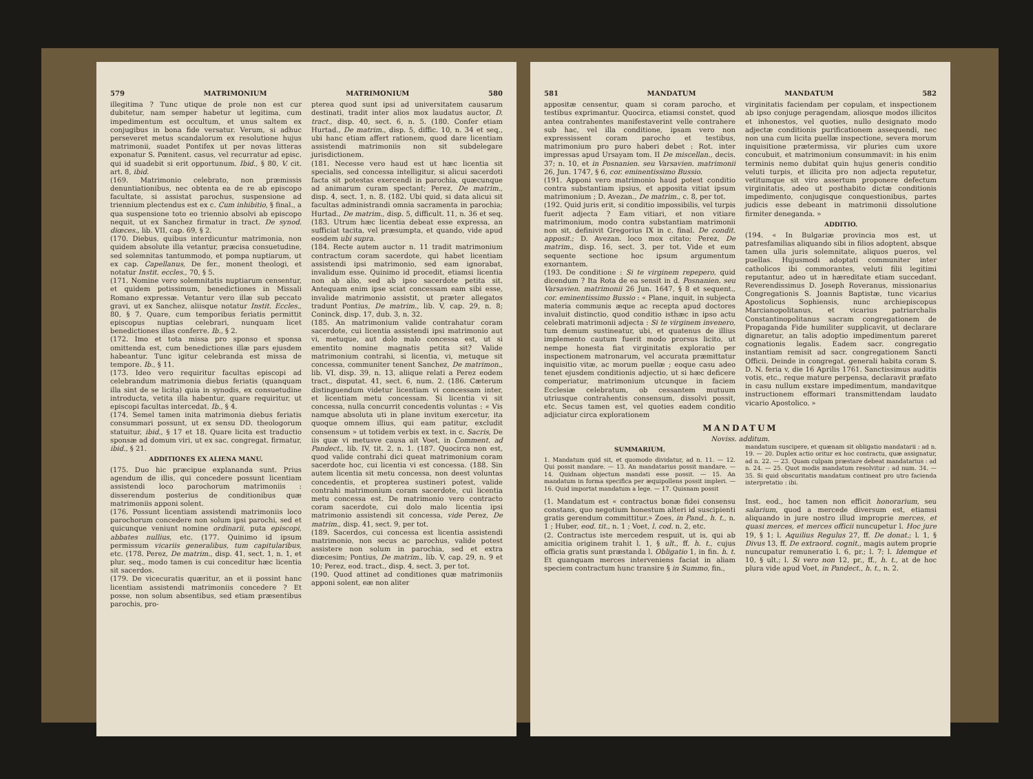579 MATRIMONIUM MATRIMONIUM 580
illegitima ? Tunc utique de prole non est cur dubitetur, nam semper habetur ut legitima, cum impedimentum est occultum, et unus saltem ex conjugibus in bona fide versatur. Verum, si adhuc perseveret metus scandalorum ex resolutione hujus matrimonii, suadet Pontifex ut per novas litteras exponatur S. Pœnitent. casus, vel recurratur ad episc. qui id suadebit si erit opportunum. Ibid., § 80, V. cit. art. 8, ibid.
(169. Matrimonio celebrato, non præmissis denuntiationibus, nec obtenta ea de re ab episcopo facultate, si assistat parochus, suspensione ad triennium plectendus est ex c. Cum inhibitio, § final., a qua suspensione toto eo triennio absolvi ab episcopo nequit, ut ex Sanchez firmatur in tract. De synod. diœces., lib. VII, cap. 69, § 2.
(170. Diebus, quibus interdicuntur matrimonia, non quidem absolute illa vetantur, præcisa consuetudine, sed solemnitas tantummodo, et pompa nuptiarum, ut ex cap. Capellanus, De fer., monent theologi, et notatur Instit. eccles., 70, § 5.
(171. Nomine vero solemnitatis nuptiarum censentur, et quidem potissimum, benedictiones in Missali Romano expressæ. Vetantur vero illæ sub peccato gravi, ut ex Sanchez, aliisque notatur Instit. Eccles., 80, § 7. Quare, cum temporibus feriatis permittit episcopus nuptias celebrari, nunquam licet benedictiones illas conferre. Ib., § 2.
(172. Imo et tota missa pro sponso et sponsa omittenda est, cum benedictiones illæ pars ejusdem habeantur. Tunc igitur celebranda est missa de tempore. Ib., § 11.
(173. Ideo vero requiritur facultas episcopi ad celebrandum matrimonia diebus feriatis (quanquam illa sint de se licita) quia in synodis, ex consuetudine introducta, vetita illa habentur, quare requiritur, ut episcopi facultas intercedat. Ib., § 4.
(174. Semel tamen inita matrimonia diebus feriatis consummari possunt, ut ex sensu DD. theologorum statuitur, ibid., § 17 et 18. Quare licita est traductio sponsæ ad domum viri, ut ex sac. congregat. firmatur, ibid., § 21.
ADDITIONES EX ALIENA MANU.
(175. Duo hic præcipue explananda sunt. Prius agendum de illis, qui concedere possunt licentiam assistendi loco parochorum matrimoniis : disserendum posterius de conditionibus quæ matrimoniis apponi solent.
(176. Possunt licentiam assistendi matrimoniis loco parochorum concedere non solum ipsi parochi, sed et quicunque veniunt nomine ordinarii, puta episcopi, abbates nullius, etc. (177. Quinimo id ipsum permissum vicariis generalibus, tum capitularibus, etc. (178. Perez, De matrim., disp. 41, sect. 1, n. 1, et plur. seq., modo tamen is cui conceditur hæc licentia sit sacerdos.
(179. De vicecuratis quæritur, an et ii possint hanc licentiam assistendi matrimoniis concedere ? Et posse, non solum absentibus, sed etiam præsentibus parochis, pro-
pterea quod sunt ipsi ad universitatem causarum destinati, tradit inter alios mox laudatus auctor, D. tract., disp. 40, sect. 6, n. 5. (180. Confer etiam Hurtad., De matrim., disp. 5, diffic. 10, n. 34 et seq., ubi hanc etiam affert rationem, quod dare licentiam assistendi matrimoniis non sit subdelegare jurisdictionem.
(181. Necesse vero haud est ut hæc licentia sit specialis, sed concessa intelligitur, si alicui sacerdoti facta sit potestas exercendi in parochia, quæcunque ad animarum curam spectant; Perez, De matrim., disp. 4, sect. 1, n. 8. (182. Ubi quid, si data alicui sit facultas administrandi omnia sacramenta in parochia; Hurtad., De matrim., disp. 5, difficult. 11, n. 36 et seq. (183. Utrum hæc licentia debeat esse expressa, an sufficiat tacita, vel præsumpta, et quando, vide apud eosdem ubi supra.
(184. Recte autem auctor n. 11 tradit matrimonium contractum coram sacerdote, qui habet licentiam assistendi ipsi matrimonio, sed eam ignorabat, invalidum esse. Quinimo id procedit, etiamsi licentia non ab alio, sed ab ipso sacerdote petita sit. Antequam enim ipse sciat concessam eam sibi esse, invalide matrimonio assistit, ut præter allegatos tradunt Pontius, De matrim., lib. V, cap. 29, n. 8; Coninck, disp. 17, dub. 3, n. 32.
(185. An matrimonium valide contrahatur coram sacerdote, cui licentia assistendi ipsi matrimonio aut vi, metuque, aut dolo malo concessa est, ut si ementito nomine magnatis petita sit? Valide matrimonium contrahi, si licentia, vi, metuque sit concessa, communiter tenent Sanchez, De matrimon., lib. VI, disp. 39, n. 13, aliique relati a Perez eodem tract., disputat. 41, sect. 6, num. 2. (186. Cæterum distinguendum videtur licentiam vi concessam inter, et licentiam metu concessam. Si licentia vi sit concessa, nulla concurrit concedentis voluntas : « Vis namque absoluta uti in plane invitum exercetur, ita quoque omnem illius, qui eam patitur, excludit consensum » ut totidem verbis ex text. in c. Sacris, De iis quæ vi metusve causa ait Voet, in Comment. ad Pandect., lib. IV, tit. 2, n. 1. (187. Quocirca non est, quod valide contrahi dici queat matrimonium coram sacerdote hoc, cui licentia vi est concessa. (188. Sin autem licentia sit metu concessa, non deest voluntas concedentis, et propterea sustineri potest, valide contrahi matrimonium coram sacerdote, cui licentia metu concessa est. De matrimonio vero contracto coram sacerdote, cui dolo malo licentia ipsi matrimonio assistendi sit concessa, vide Perez, De matrim., disp. 41, sect. 9, per tot.
(189. Sacerdos, cui concessa est licentia assistendi matrimonio, non secus ac parochus, valide potest assistere non solum in parochia, sed et extra diœcesim; Pontius, De matrim., lib. V, cap. 29, n. 9 et 10; Perez, eod. tract., disp. 4, sect. 3, per tot.
(190. Quod attinet ad conditiones quæ matrimoniis apponi solent, eæ non aliter
581 MANDATUM MANDATUM 582
appositæ censentur, quam si coram parocho, et testibus exprimantur. Quocirca, etiamsi constet, quod antea contrahentes manifestaverint velle contrahere sub hac, vel illa conditione, ipsam vero non expressissent coram parocho et testibus, matrimonium pro puro haberi debet : Rot. inter impressas apud Ursayam tom. II De miscellan., decis. 37; n. 10, et in Posnanien. seu Varsavien. matrimonii 26, Jun. 1747, § 6, cor. eminentissimo Bussio.
(191. Apponi vero matrimonio haud potest conditio contra substantiam ipsius, et apposita vitiat ipsum matrimonium ; D. Avezan., De matrim., c. 8, per tot.
(192. Quid juris erit, si conditio impossibilis, vel turpis fuerit adjecta ? Eam vitiari, et non vitiare matrimonium, modo contra substantiam matrimonii non sit, definivit Gregorius IX in c. final. De condit. apposit.; D. Avezan. loco mox citato; Perez, De matrim., disp. 16, sect. 3, per tot. Vide et eum sequente sectione hoc ipsum argumentum exornantem.
(193. De conditione : Si te virginem repepero, quid dicendum ? Ita Rota de ea sensit in d. Posnanien. seu Varsavien. matrimonii 26 Jun. 1647, § 8 et sequent., cor. eminentissimo Bussio : « Plane, inquit, in subjecta materia communis æque ac recepta apud doctores invaluit distinctio, quod conditio isthæc in ipso actu celebrati matrimonii adjecta : Si te virginem invenero, tum demum sustineatur, ubi, et quatenus de illius implemento cautum fuerit modo prorsus licito, ut nempe honesta fiat virginitatis exploratio per inspectionem matronarum, vel accurata præmittatur inquisitio vitæ, ac morum puellæ ; eoque casu adeo tenet ejusdem conditionis adjectio, ut si hæc deficere comperiatur, matrimonium utcunque in faciem Ecclesiæ celebratum, ob cessantem mutuum utriusque contrahentis consensum, dissolvi possit, etc. Secus tamen est, vel quoties eadem conditio adjiciatur circa explorationem
virginitatis faciendam per copulam, et inspectionem ab ipso conjuge peragendam, aliosque modos illicitos et inhonestos, vel quoties, nullo designato modo adjectæ conditionis purificationem assequendi, nec non una cum licita puellæ inspectione, severa morum inquisitione prætermissa, vir pluries cum uxore concubuit, et matrimonium consummavit: in his enim terminis nemo dubitat quin hujus generis conditio veluti turpis, et illicita pro non adjecta reputetur, vetitumque sit viro assertum proponere defectum virginitatis, adeo ut posthabito dictæ conditionis impedimento, conjugisque conquestionibus, partes judicis esse debeant in matrimonii dissolutione firmiter denegandа. »
ADDITIO.
(194. « In Bulgariæ provincia mos est, ut patresfamilias aliquando sibi in filios adoptent, absque tamen ulla juris solemnitate, aliquos pueros, vel puellas. Hujusmodi adoptati communiter inter catholicos ibi commorantes, veluti filii legitimi reputantur, adeo ut in hæreditate etiam succedant. Reverendissimus D. Joseph Roveranus, missionarius Congregationis S. Joannis Baptistæ, tunc vicarius Apostolicus Sophiensis, nunc archiepiscopus Marcianopolitanus, et vicarius patriarchalis Constantinopolitanus sacram congregationem de Propaganda Fide humiliter supplicavit, ut declarare dignaretur, an talis adoptio impedimentum pareret cognationis legalis. Eadem sacr. congregatio instantiam remisit ad sacr. congregationem Sancti Officii. Deinde in congregat. generali habita coram S. D. N. feria v, die 16 Aprilis 1761. Sanctissimus auditis votis, etc., reque mature perpensa, declaravit præfato in casu nullum exstare impedimentum, mandavitque instructionem efformari transmittendam laudato vicario Apostolico. »
MANDATUM
Noviss. additum.
SUMMARIUM.
1. Mandatum quid sit, et quomodo dividatur, ad n. 11. — 12. Qui possit mandare. — 13. An mandatarius possit mandare. — 14. Quidnam objectum mandati esse possit. — 15. An mandatum in forma specifica per æquipollens possit impleri. — 16. Quid importat mandatum a lege. — 17. Quisnam possit
mandatum suscipere, et quænam sit obligatio mandatarii : ad n. 19. — 20. Duplex actio oritur ex hoc contractu, quæ assignatur, ad n. 22. — 23. Quam culpam præstare debeat mandatarius : ad n. 24. — 25. Quot modis mandatum resolvitur : ad num. 34. — 35. Si quid obscuritatis mandatum contineat pro utro facienda interpretatio : ibi.
(1. Mandatum est « contractus bonæ fidei consensu constans, quo negotium honestum alteri id suscipienti gratis gerendum committitur.» Zoes, in Pand., h. t., n. 1 ; Huber, eod. tit., n. 1 ; Voet, l. cod. n. 2, etc.
(2. Contractus iste mercedem respuit, ut is, qui ab amicitia originem trahit l. 1, § ult., ff. h. t., cujus officia gratis sunt præstanda l. Obligatio 1, in fin. h. t. Et quanquam merces interveniens faciat in aliam speciem contractum hunc transire § in Summo, fin.,
Inst. eod., hoc tamen non efficit honorarium, seu salarium, quod a mercede diversum est, etiamsi aliquando in jure nostro illud improprie merces, et quasi merces, et merces officii nuncupetur l. Hoc jure 19, § 1; l. Aquilius Regulus 27, ff. De donat.; l. 1, § Divus 13, ff. De extraord. cognit., magis autem proprie nuncupatur remuneratio l. 6, pr.; l. 7; l. Idemque et 10, § ult.; l. Si vero non 12, pr., ff., h. t., at de hoc plura vide apud Voet, in Pandect., h. t., n. 2.